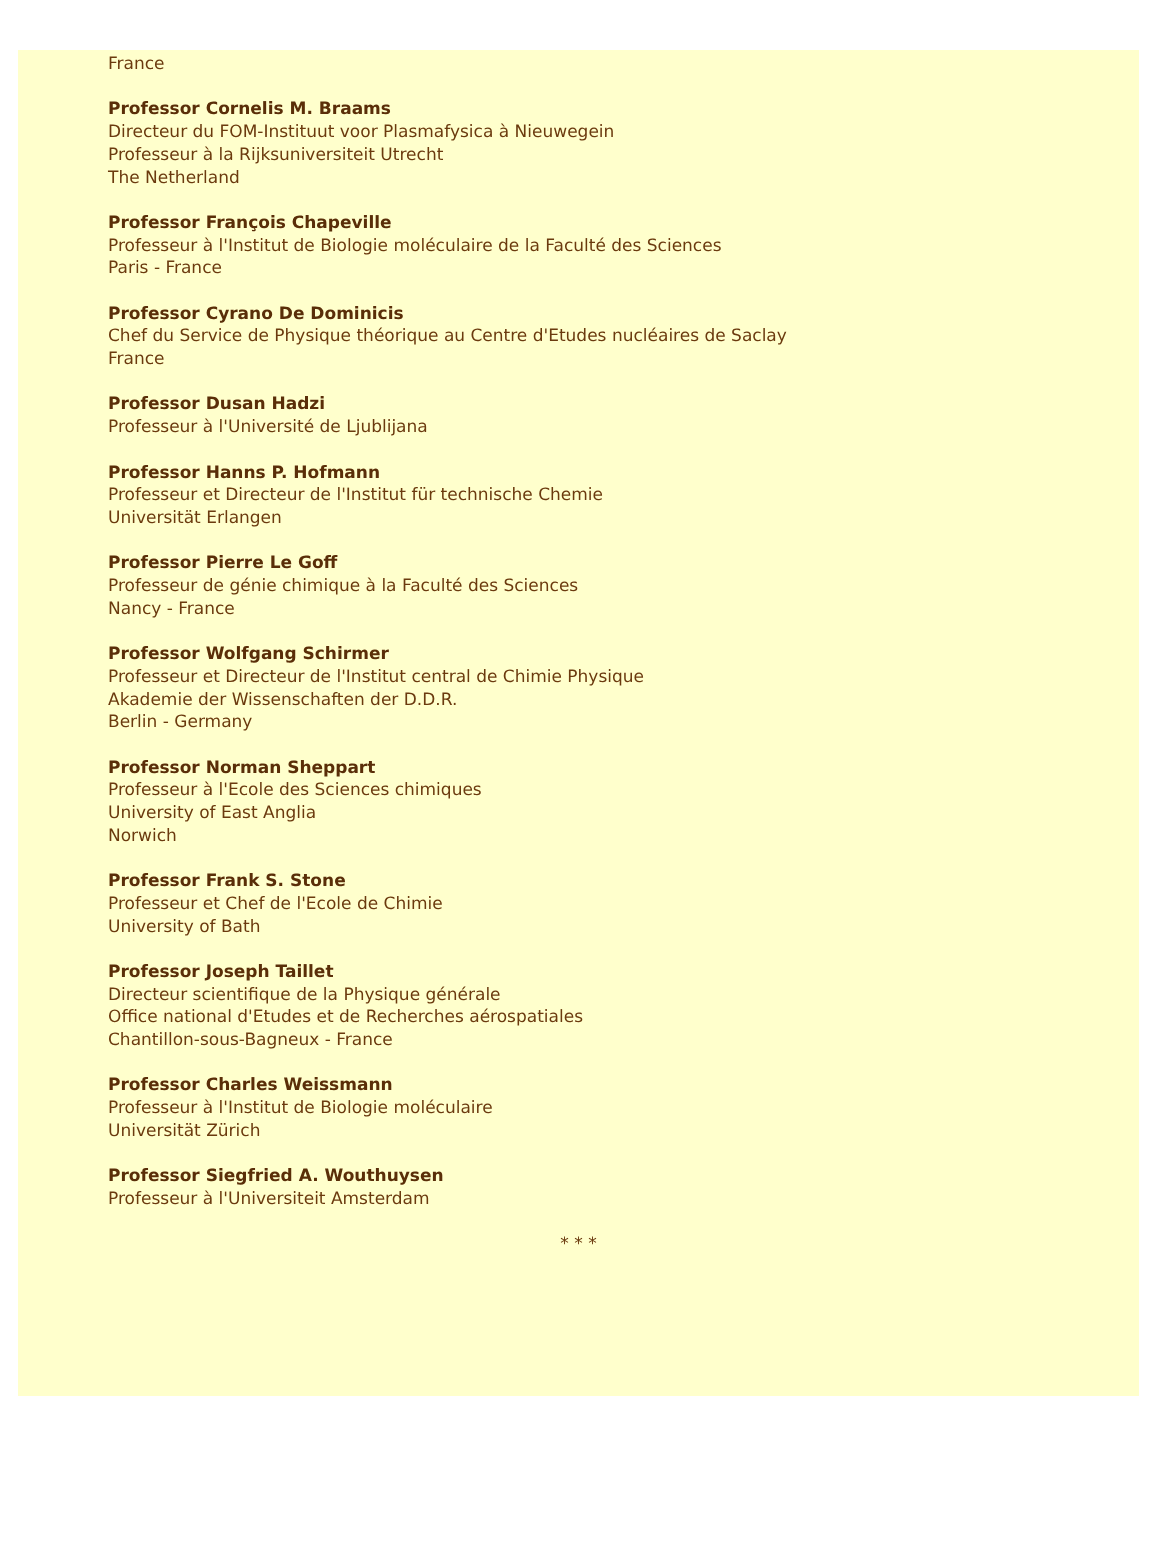France
Professor Cornelis M. Braams
Directeur du FOM-Instituut voor Plasmafysica à Nieuwegein
Professeur à la Rijksuniversiteit Utrecht
The Netherland
Professor François Chapeville
Professeur à l'Institut de Biologie moléculaire de la Faculté des Sciences
Paris - France
Professor Cyrano De Dominicis
Chef du Service de Physique théorique au Centre d'Etudes nucléaires de Saclay
France
Professor Dusan Hadzi
Professeur à l'Université de Ljublijana
Professor Hanns P. Hofmann
Professeur et Directeur de l'Institut für technische Chemie
Universität Erlangen
Professor Pierre Le Goff
Professeur de génie chimique à la Faculté des Sciences
Nancy - France
Professor Wolfgang Schirmer
Professeur et Directeur de l'Institut central de Chimie Physique
Akademie der Wissenschaften der D.D.R.
Berlin - Germany
Professor Norman Sheppart
Professeur à l'Ecole des Sciences chimiques
University of East Anglia
Norwich
Professor Frank S. Stone
Professeur et Chef de l'Ecole de Chimie
University of Bath
Professor Joseph Taillet
Directeur scientifique de la Physique générale
Office national d'Etudes et de Recherches aérospatiales
Chantillon-sous-Bagneux - France
Professor Charles Weissmann
Professeur à l'Institut de Biologie moléculaire
Universität Zürich
Professor Siegfried A. Wouthuysen
Professeur à l'Universiteit Amsterdam
* * *